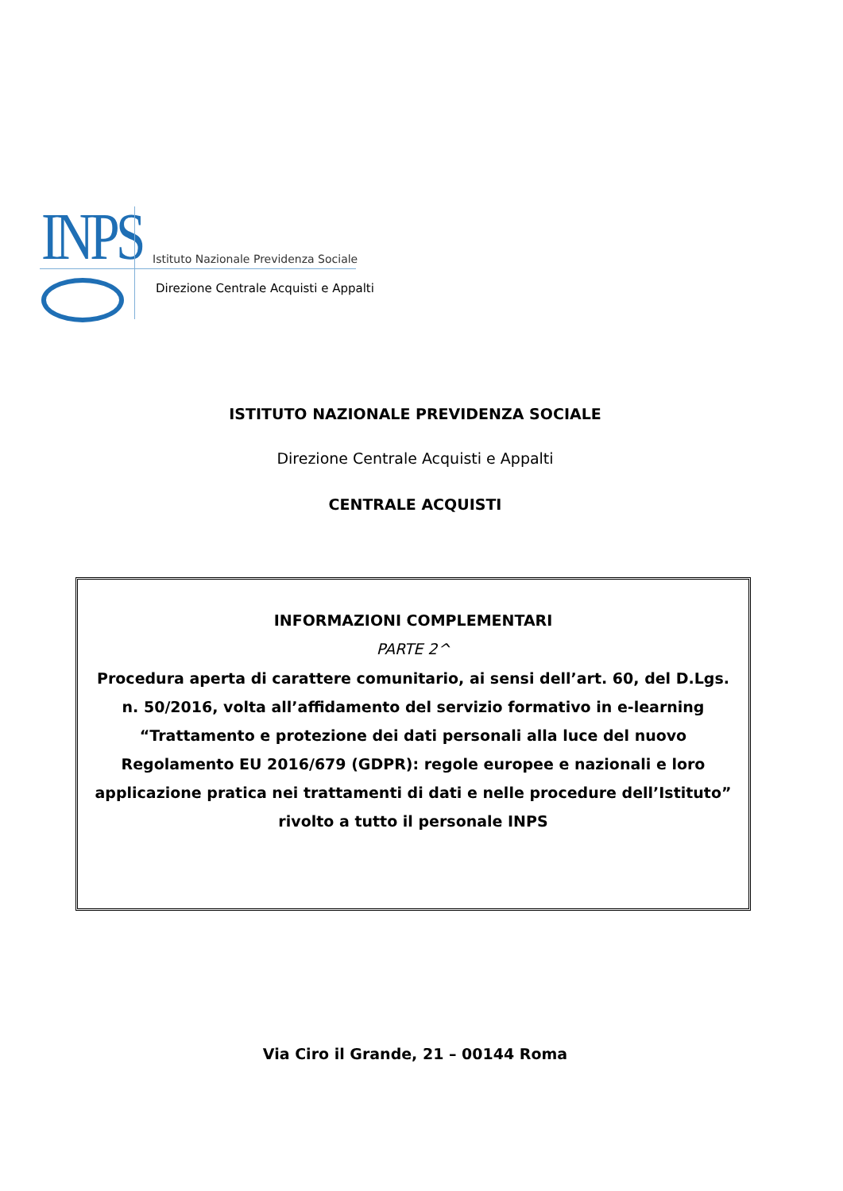INPS
Istituto Nazionale Previdenza Sociale
Direzione Centrale Acquisti e Appalti
ISTITUTO NAZIONALE PREVIDENZA SOCIALE
Direzione Centrale Acquisti e Appalti
CENTRALE ACQUISTI
INFORMAZIONI COMPLEMENTARI
PARTE 2^
Procedura aperta di carattere comunitario, ai sensi dell’art. 60, del D.Lgs. n. 50/2016, volta all’affidamento del servizio formativo in e-learning “Trattamento e protezione dei dati personali alla luce del nuovo Regolamento EU 2016/679 (GDPR): regole europee e nazionali e loro applicazione pratica nei trattamenti di dati e nelle procedure dell’Istituto” rivolto a tutto il personale INPS
Via Ciro il Grande, 21 – 00144 Roma